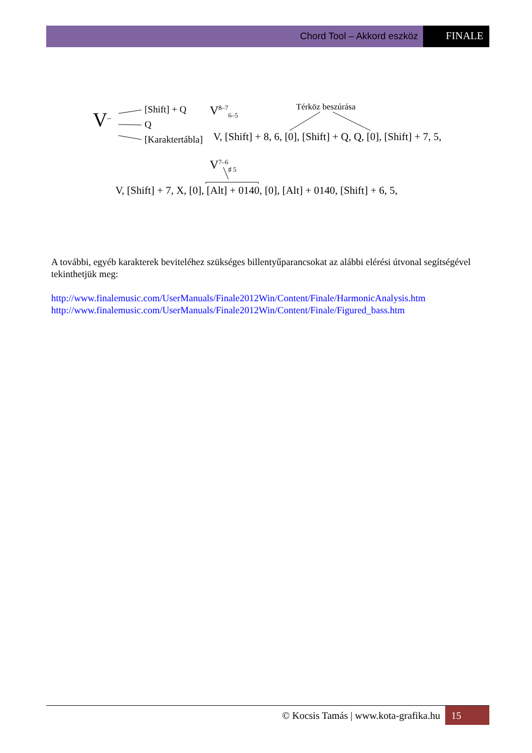Chord Tool – Akkord eszköz FINALE
V‾
[Shift] + Q
Q
[Karaktertábla]
V<sup>8–7</sup><sub>6–5</sub> Térköz beszúrása
V, [Shift] + 8, 6, [0], [Shift] + Q, Q, [0], [Shift] + 7, 5,
V<sup>7–6</sup><sub>♯ 5</sub>
V, [Shift] + 7, X, [0], [Alt] + 0140, [0], [Alt] + 0140, [Shift] + 6, 5,
A további, egyéb karakterek beviteléhez szükséges billentyűparancsokat az alábbi elérési útvonal segítségével tekinthetjük meg:
http://www.finalemusic.com/UserManuals/Finale2012Win/Content/Finale/HarmonicAnalysis.htm
http://www.finalemusic.com/UserManuals/Finale2012Win/Content/Finale/Figured_bass.htm
© Kocsis Tamás | www.kota-grafika.hu
15